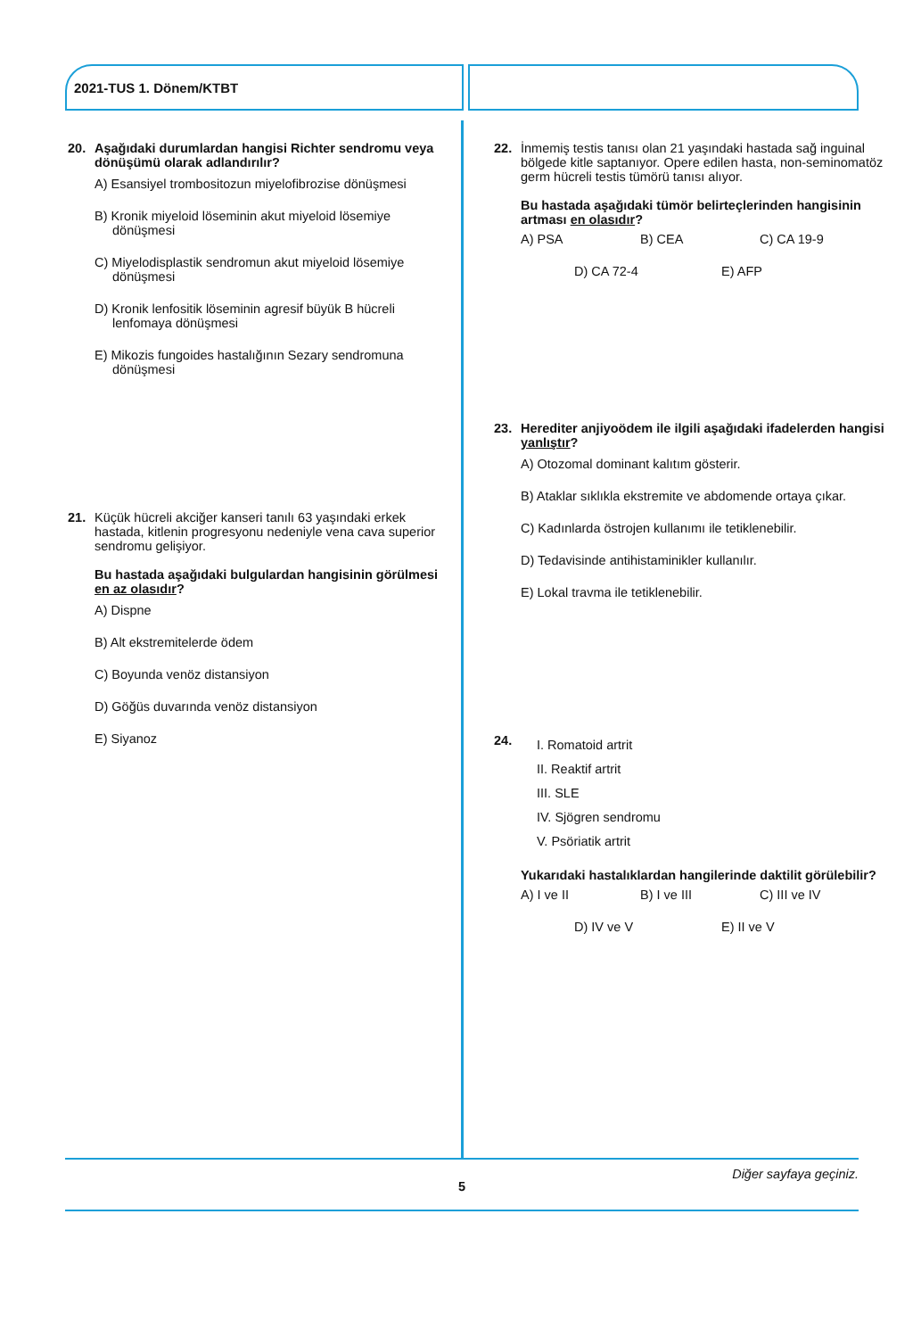2021-TUS 1. Dönem/KTBT
20. Aşağıdaki durumlardan hangisi Richter sendromu veya dönüşümü olarak adlandırılır?
A) Esansiyel trombositozun miyelofibrozise dönüşmesi
B) Kronik miyeloid löseminin akut miyeloid lösemiye dönüşmesi
C) Miyelodisplastik sendromun akut miyeloid lösemiye dönüşmesi
D) Kronik lenfositik löseminin agresif büyük B hücreli lenfomaya dönüşmesi
E) Mikozis fungoides hastalığının Sezary sendromuna dönüşmesi
21. Küçük hücreli akciğer kanseri tanılı 63 yaşındaki erkek hastada, kitlenin progresyonu nedeniyle vena cava superior sendromu gelişiyor.
Bu hastada aşağıdaki bulgulardan hangisinin görülmesi en az olasıdır?
A) Dispne
B) Alt ekstremitelerde ödem
C) Boyunda venöz distansiyon
D) Göğüs duvarında venöz distansiyon
E) Siyanoz
22. İnmemiş testis tanısı olan 21 yaşındaki hastada sağ inguinal bölgede kitle saptanıyor. Opere edilen hasta, non-seminomatöz germ hücreli testis tümörü tanısı alıyor.
Bu hastada aşağıdaki tümör belirteçlerinden hangisinin artması en olasıdır?
A) PSA B) CEA C) CA 19-9
D) CA 72-4 E) AFP
23. Herediter anjiyoödem ile ilgili aşağıdaki ifadelerden hangisi yanlıştır?
A) Otozomal dominant kalıtım gösterir.
B) Ataklar sıklıkla ekstremite ve abdomende ortaya çıkar.
C) Kadınlarda östrojen kullanımı ile tetiklenebilir.
D) Tedavisinde antihistaminikler kullanılır.
E) Lokal travma ile tetiklenebilir.
24.
I. Romatoid artrit
II. Reaktif artrit
III. SLE
IV. Sjögren sendromu
V. Psöriatik artrit
Yukarıdaki hastalıklardan hangilerinde daktilit görülebilir?
A) I ve II B) I ve III C) III ve IV
D) IV ve V E) II ve V
Diğer sayfaya geçiniz.
5